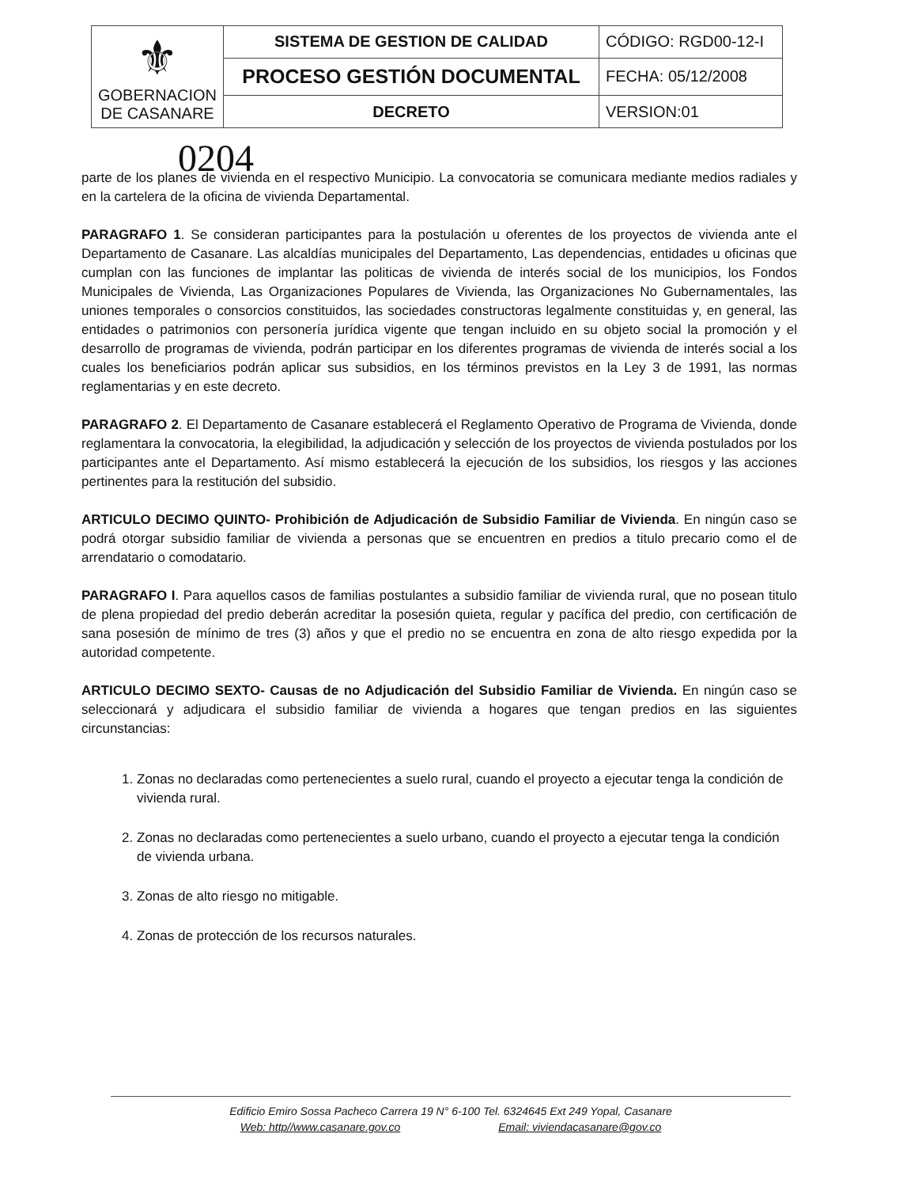| ⚜ GOBERNACION DE CASANARE | SISTEMA DE GESTION DE CALIDAD | CÓDIGO: RGD00-12-I |
| | PROCESO GESTIÓN DOCUMENTAL | FECHA: 05/12/2008 |
| | DECRETO | VERSION:01 |
0204
parte de los planes de vivienda en el respectivo Municipio. La convocatoria se comunicara mediante medios radiales y en la cartelera de la oficina de vivienda Departamental.
PARAGRAFO 1. Se consideran participantes para la postulación u oferentes de los proyectos de vivienda ante el Departamento de Casanare. Las alcaldías municipales del Departamento, Las dependencias, entidades u oficinas que cumplan con las funciones de implantar las politicas de vivienda de interés social de los municipios, los Fondos Municipales de Vivienda, Las Organizaciones Populares de Vivienda, las Organizaciones No Gubernamentales, las uniones temporales o consorcios constituidos, las sociedades constructoras legalmente constituidas y, en general, las entidades o patrimonios con personería jurídica vigente que tengan incluido en su objeto social la promoción y el desarrollo de programas de vivienda, podrán participar en los diferentes programas de vivienda de interés social a los cuales los beneficiarios podrán aplicar sus subsidios, en los términos previstos en la Ley 3 de 1991, las normas reglamentarias y en este decreto.
PARAGRAFO 2. El Departamento de Casanare establecerá el Reglamento Operativo de Programa de Vivienda, donde reglamentara la convocatoria, la elegibilidad, la adjudicación y selección de los proyectos de vivienda postulados por los participantes ante el Departamento. Así mismo establecerá la ejecución de los subsidios, los riesgos y las acciones pertinentes para la restitución del subsidio.
ARTICULO DECIMO QUINTO- Prohibición de Adjudicación de Subsidio Familiar de Vivienda. En ningún caso se podrá otorgar subsidio familiar de vivienda a personas que se encuentren en predios a titulo precario como el de arrendatario o comodatario.
PARAGRAFO I. Para aquellos casos de familias postulantes a subsidio familiar de vivienda rural, que no posean titulo de plena propiedad del predio deberán acreditar la posesión quieta, regular y pacífica del predio, con certificación de sana posesión de mínimo de tres (3) años y que el predio no se encuentra en zona de alto riesgo expedida por la autoridad competente.
ARTICULO DECIMO SEXTO- Causas de no Adjudicación del Subsidio Familiar de Vivienda. En ningún caso se seleccionará y adjudicara el subsidio familiar de vivienda a hogares que tengan predios en las siguientes circunstancias:
1. Zonas no declaradas como pertenecientes a suelo rural, cuando el proyecto a ejecutar tenga la condición de vivienda rural.
2. Zonas no declaradas como pertenecientes a suelo urbano, cuando el proyecto a ejecutar tenga la condición de vivienda urbana.
3. Zonas de alto riesgo no mitigable.
4. Zonas de protección de los recursos naturales.
Edificio Emiro Sossa Pacheco Carrera 19 N° 6-100 Tel. 6324645 Ext 249 Yopal, Casanare
Web: http//www.casanare.gov.co Email: viviendacasanare@gov.co